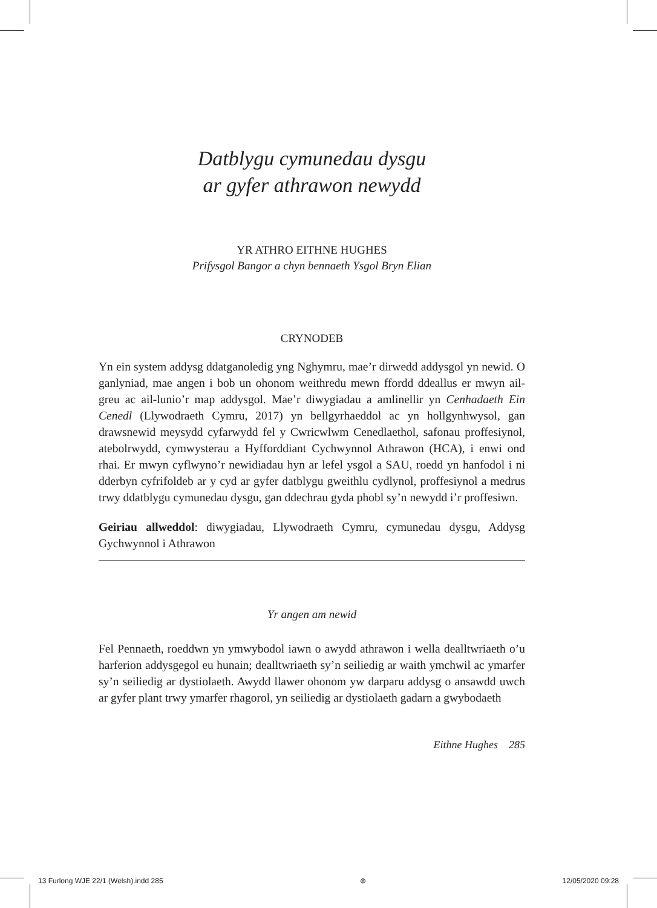Datblygu cymunedau dysgu
ar gyfer athrawon newydd
YR ATHRO EITHNE HUGHES
Prifysgol Bangor a chyn bennaeth Ysgol Bryn Elian
CRYNODEB
Yn ein system addysg ddatganoledig yng Nghymru, mae’r dirwedd addysgol yn newid. O ganlyniad, mae angen i bob un ohonom weithredu mewn ffordd ddeallus er mwyn ail-greu ac ail-lunio’r map addysgol. Mae’r diwygiadau a amlinellir yn Cenhadaeth Ein Cenedl (Llywodraeth Cymru, 2017) yn bellgyrhaeddol ac yn hollgynhwysol, gan drawsnewid meysydd cyfarwydd fel y Cwricwlwm Cenedlaethol, safonau proffesiynol, atebol­rwydd, cymwysterau a Hyfforddiant Cychwynnol Athrawon (HCA), i enwi ond rhai. Er mwyn cyflwyno’r newidiadau hyn ar lefel ysgol a SAU, roedd yn hanfodol i ni dderbyn cyfrifoldeb ar y cyd ar gyfer datblygu gweithlu cydlynol, proffesiynol a medrus trwy ddatblygu cymunedau dysgu, gan ddechrau gyda phobl sy’n newydd i’r proffesiwn.
Geiriau allweddol: diwygiadau, Llywodraeth Cymru, cymunedau dysgu, Addysg Gychwynnol i Athrawon
Yr angen am newid
Fel Pennaeth, roeddwn yn ymwybodol iawn o awydd athrawon i wella dealltwriaeth o’u harferion addysgegol eu hunain; dealltwriaeth sy’n seiliedig ar waith ymchwil ac ymarfer sy’n seiliedig ar dystiolaeth. Awydd llawer ohonom yw darparu addysg o ansawdd uwch ar gyfer plant trwy ymarfer rhagorol, yn seiliedig ar dystiolaeth gadarn a gwybodaeth
Eithne Hughes 285
13 Furlong WJE 22/1 (Welsh).indd 285 ⊕ 12/05/2020 09:28